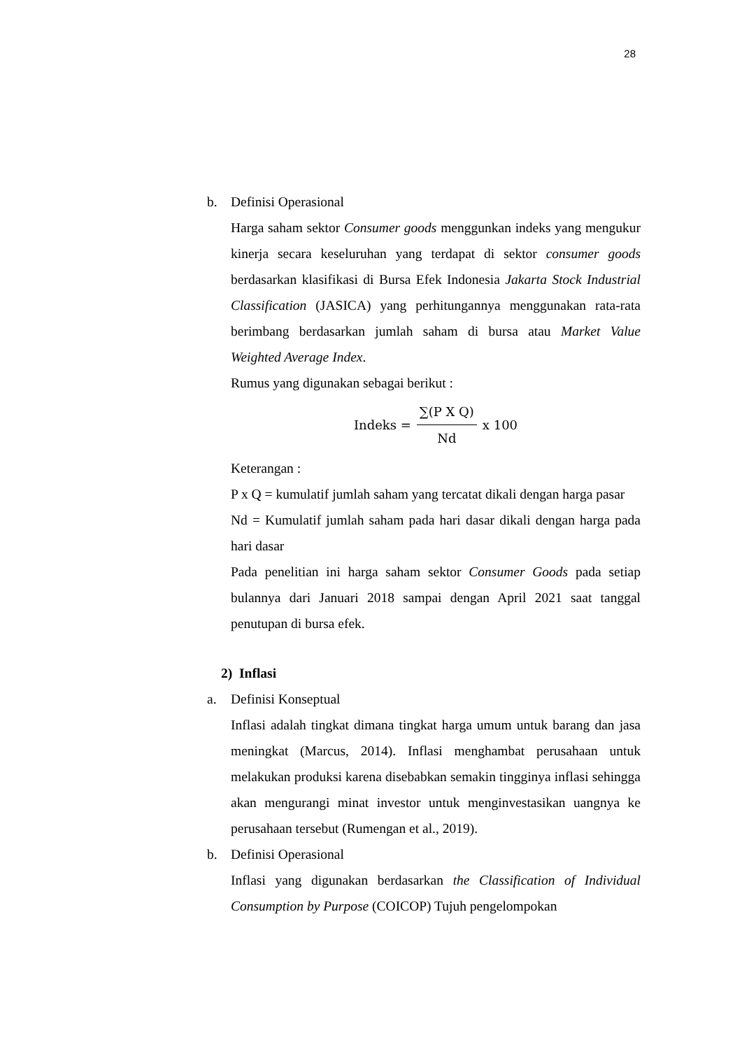28
b. Definisi Operasional
Harga saham sektor Consumer goods menggunkan indeks yang mengukur kinerja secara keseluruhan yang terdapat di sektor consumer goods berdasarkan klasifikasi di Bursa Efek Indonesia Jakarta Stock Industrial Classification (JASICA) yang perhitungannya menggunakan rata-rata berimbang berdasarkan jumlah saham di bursa atau Market Value Weighted Average Index.
Rumus yang digunakan sebagai berikut :
Indeks = ∑(P X Q) Nd x 100
Keterangan :
P x Q = kumulatif jumlah saham yang tercatat dikali dengan harga pasar
Nd = Kumulatif jumlah saham pada hari dasar dikali dengan harga pada hari dasar
Pada penelitian ini harga saham sektor Consumer Goods pada setiap bulannya dari Januari 2018 sampai dengan April 2021 saat tanggal penutupan di bursa efek.
2) Inflasi
a. Definisi Konseptual
Inflasi adalah tingkat dimana tingkat harga umum untuk barang dan jasa meningkat (Marcus, 2014). Inflasi menghambat perusahaan untuk melakukan produksi karena disebabkan semakin tingginya inflasi sehingga akan mengurangi minat investor untuk menginvestasikan uangnya ke perusahaan tersebut (Rumengan et al., 2019).
b. Definisi Operasional
Inflasi yang digunakan berdasarkan the Classification of Individual Consumption by Purpose (COICOP) Tujuh pengelompokan